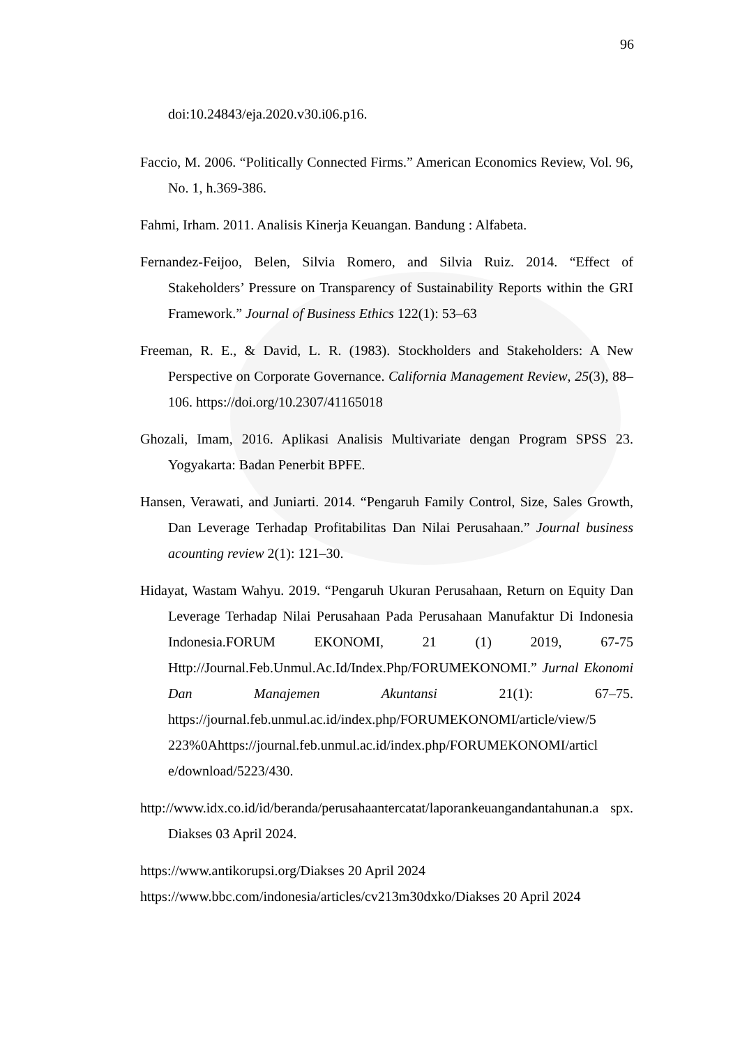96
doi:10.24843/eja.2020.v30.i06.p16.
Faccio, M. 2006. “Politically Connected Firms.” American Economics Review, Vol. 96, No. 1, h.369-386.
Fahmi, Irham. 2011. Analisis Kinerja Keuangan. Bandung : Alfabeta.
Fernandez-Feijoo, Belen, Silvia Romero, and Silvia Ruiz. 2014. “Effect of Stakeholders’ Pressure on Transparency of Sustainability Reports within the GRI Framework.” Journal of Business Ethics 122(1): 53–63
Freeman, R. E., & David, L. R. (1983). Stockholders and Stakeholders: A New Perspective on Corporate Governance. California Management Review, 25(3), 88– 106. https://doi.org/10.2307/41165018
Ghozali, Imam, 2016. Aplikasi Analisis Multivariate dengan Program SPSS 23. Yogyakarta: Badan Penerbit BPFE.
Hansen, Verawati, and Juniarti. 2014. “Pengaruh Family Control, Size, Sales Growth, Dan Leverage Terhadap Profitabilitas Dan Nilai Perusahaan.” Journal business acounting review 2(1): 121–30.
Hidayat, Wastam Wahyu. 2019. “Pengaruh Ukuran Perusahaan, Return on Equity Dan Leverage Terhadap Nilai Perusahaan Pada Perusahaan Manufaktur Di Indonesia Indonesia.FORUM EKONOMI, 21 (1) 2019, 67-75 Http://Journal.Feb.Unmul.Ac.Id/Index.Php/FORUMEKONOMI.” Jurnal Ekonomi Dan Manajemen Akuntansi 21(1): 67–75. https://journal.feb.unmul.ac.id/index.php/FORUMEKONOMI/article/view/5 223%0Ahttps://journal.feb.unmul.ac.id/index.php/FORUMEKONOMI/articl e/download/5223/430.
http://www.idx.co.id/id/beranda/perusahaantercatat/laporankeuangandantahunan.a spx. Diakses 03 April 2024.
https://www.antikorupsi.org/Diakses 20 April 2024
https://www.bbc.com/indonesia/articles/cv213m30dxko/Diakses 20 April 2024